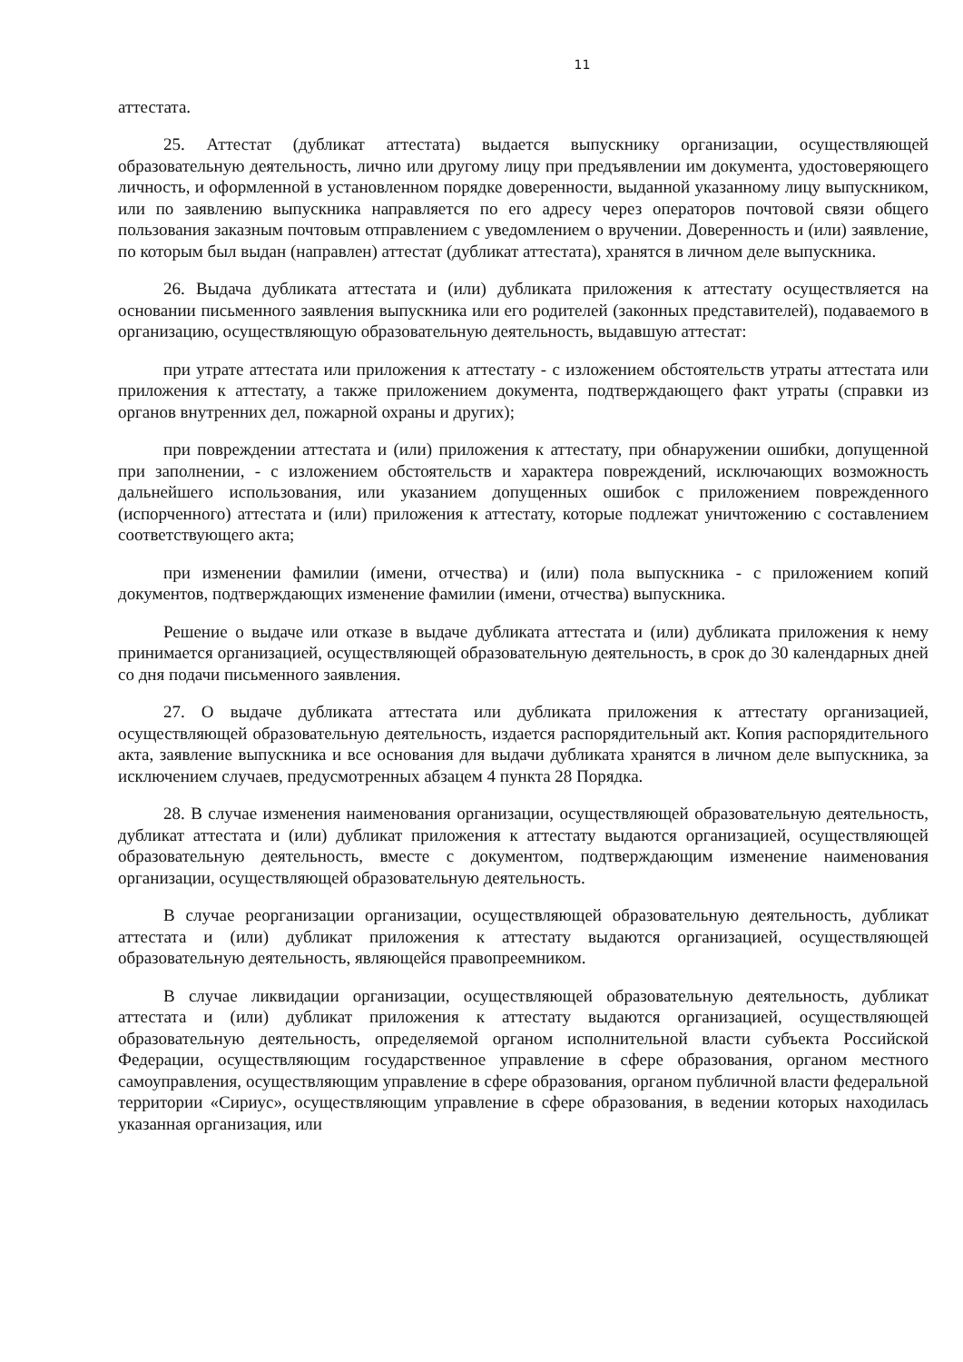11
аттестата.
25. Аттестат (дубликат аттестата) выдается выпускнику организации, осуществляющей образовательную деятельность, лично или другому лицу при предъявлении им документа, удостоверяющего личность, и оформленной в установленном порядке доверенности, выданной указанному лицу выпускником, или по заявлению выпускника направляется по его адресу через операторов почтовой связи общего пользования заказным почтовым отправлением с уведомлением о вручении. Доверенность и (или) заявление, по которым был выдан (направлен) аттестат (дубликат аттестата), хранятся в личном деле выпускника.
26. Выдача дубликата аттестата и (или) дубликата приложения к аттестату осуществляется на основании письменного заявления выпускника или его родителей (законных представителей), подаваемого в организацию, осуществляющую образовательную деятельность, выдавшую аттестат:
при утрате аттестата или приложения к аттестату - с изложением обстоятельств утраты аттестата или приложения к аттестату, а также приложением документа, подтверждающего факт утраты (справки из органов внутренних дел, пожарной охраны и других);
при повреждении аттестата и (или) приложения к аттестату, при обнаружении ошибки, допущенной при заполнении, - с изложением обстоятельств и характера повреждений, исключающих возможность дальнейшего использования, или указанием допущенных ошибок с приложением поврежденного (испорченного) аттестата и (или) приложения к аттестату, которые подлежат уничтожению с составлением соответствующего акта;
при изменении фамилии (имени, отчества) и (или) пола выпускника - с приложением копий документов, подтверждающих изменение фамилии (имени, отчества) выпускника.
Решение о выдаче или отказе в выдаче дубликата аттестата и (или) дубликата приложения к нему принимается организацией, осуществляющей образовательную деятельность, в срок до 30 календарных дней со дня подачи письменного заявления.
27. О выдаче дубликата аттестата или дубликата приложения к аттестату организацией, осуществляющей образовательную деятельность, издается распорядительный акт. Копия распорядительного акта, заявление выпускника и все основания для выдачи дубликата хранятся в личном деле выпускника, за исключением случаев, предусмотренных абзацем 4 пункта 28 Порядка.
28. В случае изменения наименования организации, осуществляющей образовательную деятельность, дубликат аттестата и (или) дубликат приложения к аттестату выдаются организацией, осуществляющей образовательную деятельность, вместе с документом, подтверждающим изменение наименования организации, осуществляющей образовательную деятельность.
В случае реорганизации организации, осуществляющей образовательную деятельность, дубликат аттестата и (или) дубликат приложения к аттестату выдаются организацией, осуществляющей образовательную деятельность, являющейся правопреемником.
В случае ликвидации организации, осуществляющей образовательную деятельность, дубликат аттестата и (или) дубликат приложения к аттестату выдаются организацией, осуществляющей образовательную деятельность, определяемой органом исполнительной власти субъекта Российской Федерации, осуществляющим государственное управление в сфере образования, органом местного самоуправления, осуществляющим управление в сфере образования, органом публичной власти федеральной территории «Сириус», осуществляющим управление в сфере образования, в ведении которых находилась указанная организация, или